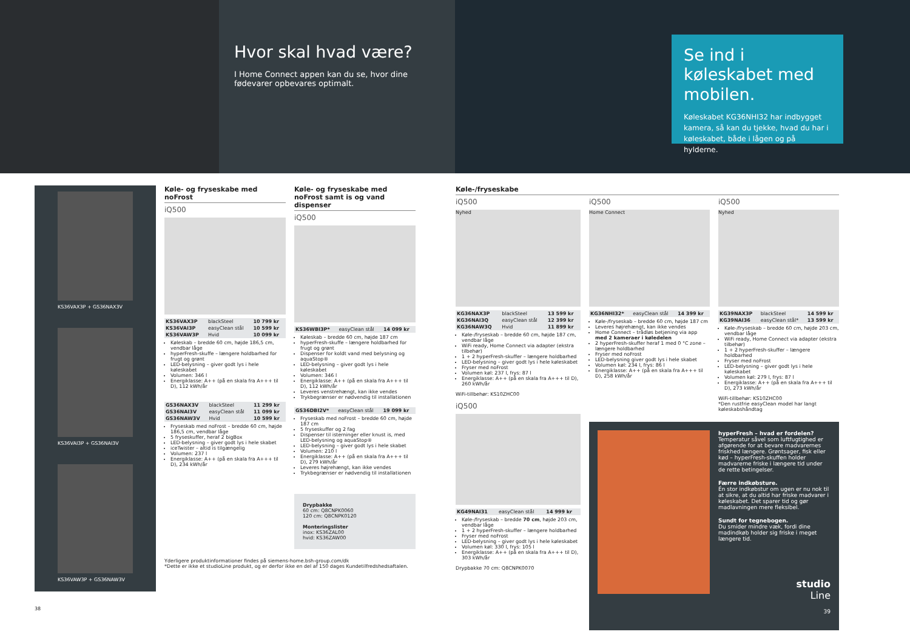Hvor skal hvad være?
I Home Connect appen kan du se, hvor dine fødevarer opbevares optimalt.
Se ind i køleskabet med mobilen.
Køleskabet KG36NHI32 har indbygget kamera, så kan du tjekke, hvad du har i køleskabet, både i lågen og på hylderne.
KS36VAX3P + GS36NAX3V
KS36VAI3P + GS36NAI3V
KS36VAW3P + GS36NAW3V
Køle- og fryseskabe med noFrost
iQ500
| KS36VAX3P | blackSteel | 10 799 kr |
| KS36VAI3P | easyClean stål | 10 599 kr |
| KS36VAW3P | Hvid | 10 099 kr |
Køleskab – bredde 60 cm, højde 186,5 cm, vendbar låge
hyperFresh-skuffe – længere holdbarhed for frugt og grønt
LED-belysning – giver godt lys i hele køleskabet
Volumen: 346 l
Energiklasse: A++ (på en skala fra A+++ til D), 112 kWh/år
| GS36NAX3V | blackSteel | 11 299 kr |
| GS36NAI3V | easyClean stål | 11 099 kr |
| GS36NAW3V | Hvid | 10 599 kr |
Fryseskab med noFrost – bredde 60 cm, højde 186,5 cm, vendbar låge
5 fryseskuffer, heraf 2 bigBox
LED-belysning – giver godt lys i hele skabet
iceTwister – altid is tilgængelig
Volumen: 237 l
Energiklasse: A++ (på en skala fra A+++ til D), 234 kWh/år
Yderligere produktinformationer findes på siemens-home.bsh-group.com/dk
*Dette er ikke et studioLine produkt, og er derfor ikke en del af 150 dages Kundetilfredshedsaftalen.
Køle- og fryseskabe med noFrost samt is og vand dispenser
iQ500
| KS36WBI3P* | easyClean stål | 14 099 kr |
Køleskab – bredde 60 cm, højde 187 cm
hyperFresh-skuffe – længere holdbarhed for frugt og grønt
Dispenser for koldt vand med belysning og aquaStop®
LED-belysning – giver godt lys i hele køleskabet
Volumen: 346 l
Energiklasse: A++ (på en skala fra A+++ til D), 112 kWh/år
Leveres venstrehængt, kan ikke vendes
Trykbegrænser er nødvendig til installationen
| GS36DBI2V* | easyClean stål | 19 099 kr |
Fryseskab med noFrost – bredde 60 cm, højde 187 cm
5 fryseskuffer og 2 fag
Dispenser til isterninger eller knust is, med LED-belysning og aquaStop®
LED-belysning – giver godt lys i hele skabet
Volumen: 210 l
Energiklasse: A++ (på en skala fra A+++ til D), 279 kWh/år
Leveres højrehængt, kan ikke vendes
Trykbegrænser er nødvendig til installationen
Drypbakke
60 cm: Q8CNPK0060
120 cm: Q8CNPK0120
Monteringslister
inox: KS36ZAL00
hvid: KS36ZAW00
38
Køle-/fryseskabe
iQ500
Nyhed
| KG36NAX3P | blackSteel | 13 599 kr |
| KG36NAI3Q | easyClean stål | 12 399 kr |
| KG36NAW3Q | Hvid | 11 899 kr |
Køle-/fryseskab – bredde 60 cm, højde 187 cm, vendbar låge
WiFi ready, Home Connect via adapter (ekstra tilbehør)
1 + 2 hyperFresh-skuffer – længere holdbarhed
LED-belysning – giver godt lys i hele køleskabet
Fryser med noFrost
Volumen køl: 237 l, frys: 87 l
Energiklasse: A++ (på en skala fra A+++ til D), 260 kWh/år
WiFi-tillbehør: KS10ZHC00
iQ500
| KG49NAI31 | easyClean stål | 14 999 kr |
Køle-/fryseskab – bredde 70 cm, højde 203 cm, vendbar låge
1 + 2 hyperFresh-skuffer – længere holdbarhed
Fryser med noFrost
LED-belysning – giver godt lys i hele køleskabet
Volumen køl: 330 l, frys: 105 l
Energiklasse: A++ (på en skala fra A+++ til D), 303 kWh/år
Drypbakke 70 cm: Q8CNPK0070
iQ500
Home Connect
| KG36NHI32* | easyClean stål | 14 399 kr |
Køle-/fryseskab – bredde 60 cm, højde 187 cm
Leveres højrehængt, kan ikke vendes
Home Connect – trådløs betjening via app med 2 kameraer i køledelen
2 hyperFresh-skuffer heraf 1 med 0 °C zone – længere holdbarhed
Fryser med noFrost
LED-belysning giver godt lys i hele skabet
Volumen køl: 234 l, frys: 86 l
Energiklasse: A++ (på en skala fra A+++ til D), 258 kWh/år
iQ500
Nyhed
| KG39NAX3P | blackSteel | 14 599 kr |
| KG39NAI36 | easyClean stål* | 13 599 kr |
Køle-/fryseskab – bredde 60 cm, højde 203 cm, vendbar låge
WiFi ready, Home Connect via adapter (ekstra tilbehør)
1 + 2 hyperFresh-skuffer – længere holdbarhed
Fryser med noFrost
LED-belysning – giver godt lys i hele køleskabet
Volumen køl: 279 l, frys: 87 l
Energiklasse: A++ (på en skala fra A+++ til D), 273 kWh/år
WiFi-tillbehør: KS10ZHC00
*Den rustfrie easyClean model har langt køleskabshåndtag
hyperFresh – hvad er fordelen?
Temperatur såvel som luftfugtighed er afgørende for at bevare madvarernes friskhed længere. Grøntsager, fisk eller kød – hyperFresh-skuffen holder madvarerne friske i længere tid under de rette betingelser.
Færre indkøbsture.
Én stor indkøbstur om ugen er nu nok til at sikre, at du altid har friske madvarer i køleskabet. Det sparer tid og gør madlavningen mere fleksibel.
Sundt for tegnebogen.
Du smider mindre væk, fordi dine madindkøb holder sig friske i meget længere tid.
studio
Line
39